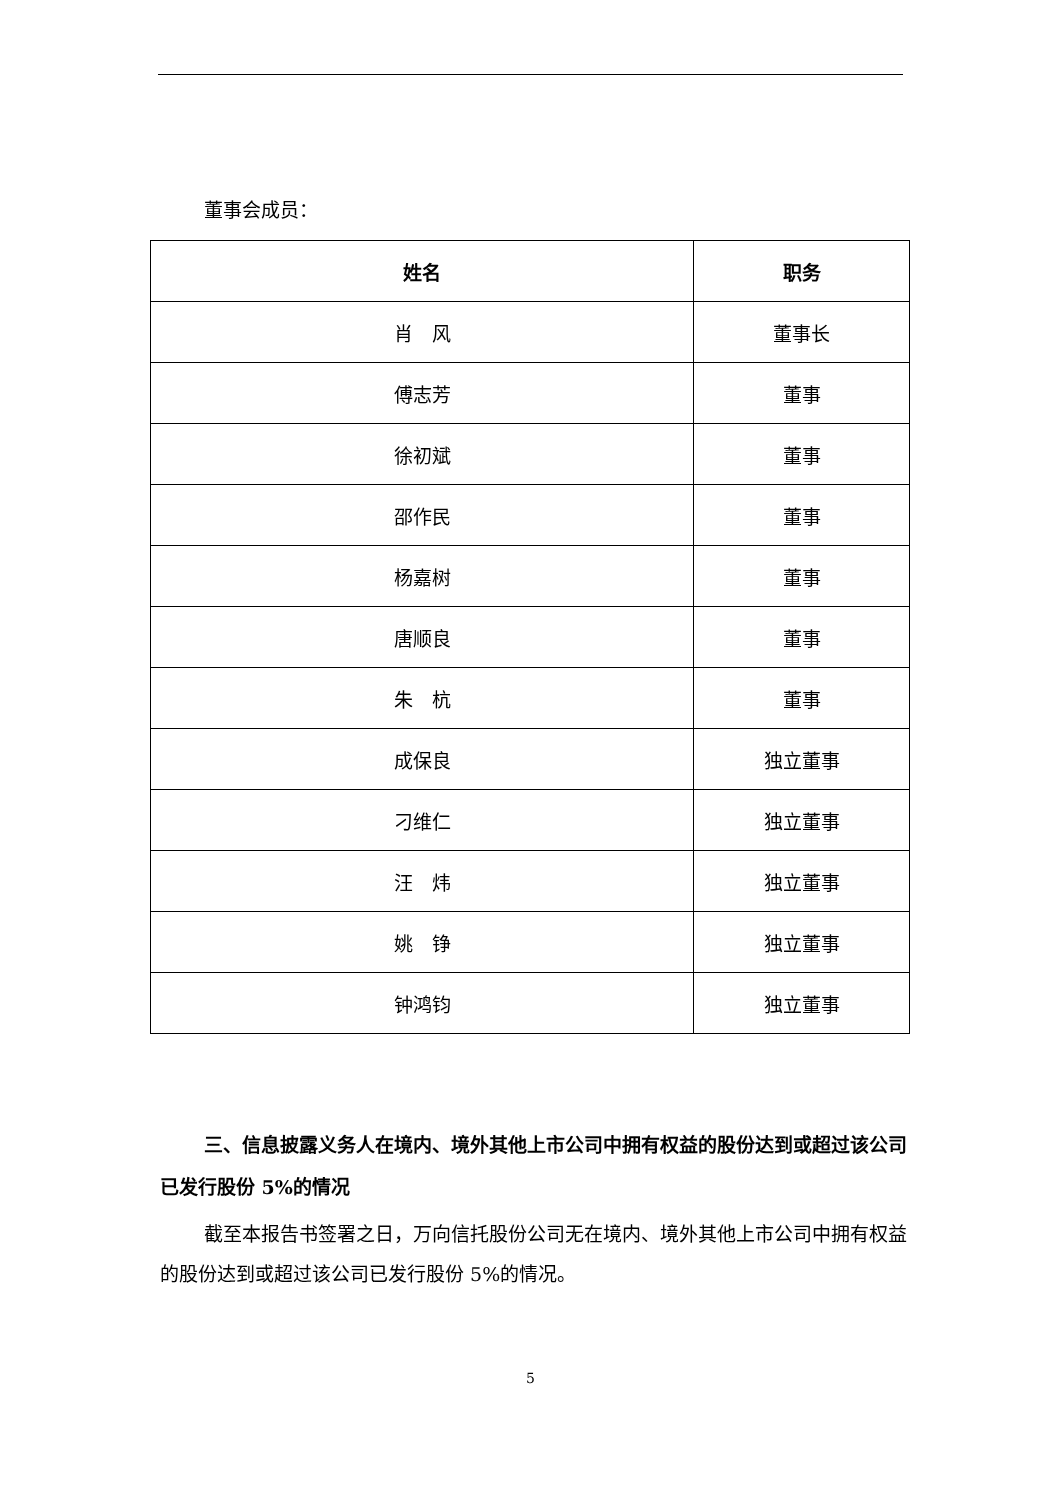董事会成员：
| 姓名 | 职务 |
| --- | --- |
| 肖 风 | 董事长 |
| 傅志芳 | 董事 |
| 徐初斌 | 董事 |
| 邵作民 | 董事 |
| 杨嘉树 | 董事 |
| 唐顺良 | 董事 |
| 朱 杭 | 董事 |
| 成保良 | 独立董事 |
| 刁维仁 | 独立董事 |
| 汪 炜 | 独立董事 |
| 姚 铮 | 独立董事 |
| 钟鸿钧 | 独立董事 |
三、信息披露义务人在境内、境外其他上市公司中拥有权益的股份达到或超过该公司已发行股份 5%的情况
截至本报告书签署之日，万向信托股份公司无在境内、境外其他上市公司中拥有权益的股份达到或超过该公司已发行股份 5%的情况。
5